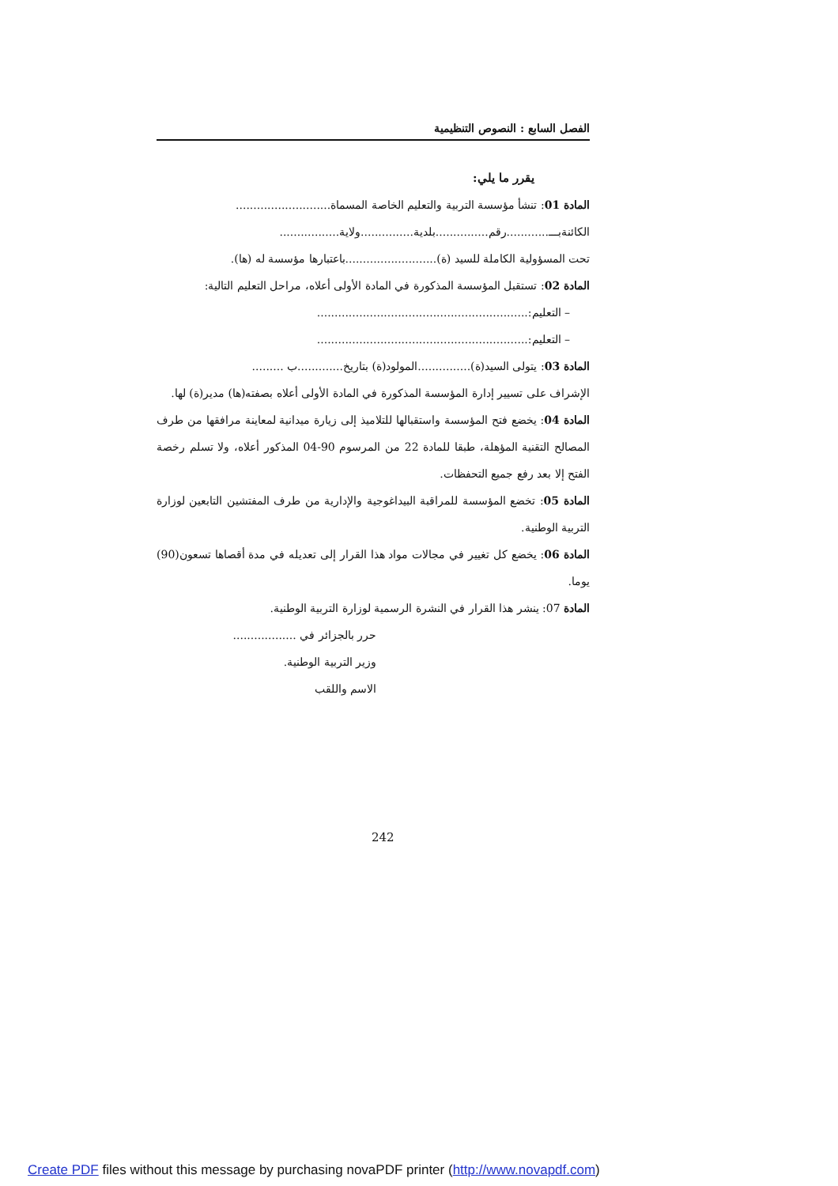الفصل السابع : النصوص التنظيمية
يقرر ما يلي:
المادة 01: تنشأ مؤسسة التربية والتعليم الخاصة المسماة...........................
الكائنةبـــ............رقم...............بلدية...............ولاية.................
تحت المسؤولية الكاملة للسيد (ة)..........................باعتبارها مؤسسة له (ها).
المادة 02: تستقبل المؤسسة المذكورة في المادة الأولى أعلاه، مراحل التعليم التالية:
– التعليم:............................................................
– التعليم:............................................................
المادة 03: يتولى السيد(ة)...............المولود(ة) بتاريخ.............ب .........
الإشراف على تسيير إدارة المؤسسة المذكورة في المادة الأولى أعلاه بصفته(ها) مدير(ة) لها.
المادة 04: يخضع فتح المؤسسة واستقبالها للتلاميذ إلى زيارة ميدانية لمعاينة مرافقها من طرف المصالح التقنية المؤهلة، طبقا للمادة 22 من المرسوم 90-04 المذكور أعلاه، ولا تسلم رخصة الفتح إلا بعد رفع جميع التحفظات.
المادة 05: تخضع المؤسسة للمراقبة البيداغوجية والإدارية من طرف المفتشين التابعين لوزارة التربية الوطنية.
المادة 06: يخضع كل تغيير في مجالات مواد هذا القرار إلى تعديله في مدة أقصاها تسعون(90) يوما.
المادة 07: ينشر هذا القرار في النشرة الرسمية لوزارة التربية الوطنية.
حرر بالجزائر في ..................
وزير التربية الوطنية.
الاسم واللقب
242
Create PDF files without this message by purchasing novaPDF printer (http://www.novapdf.com)